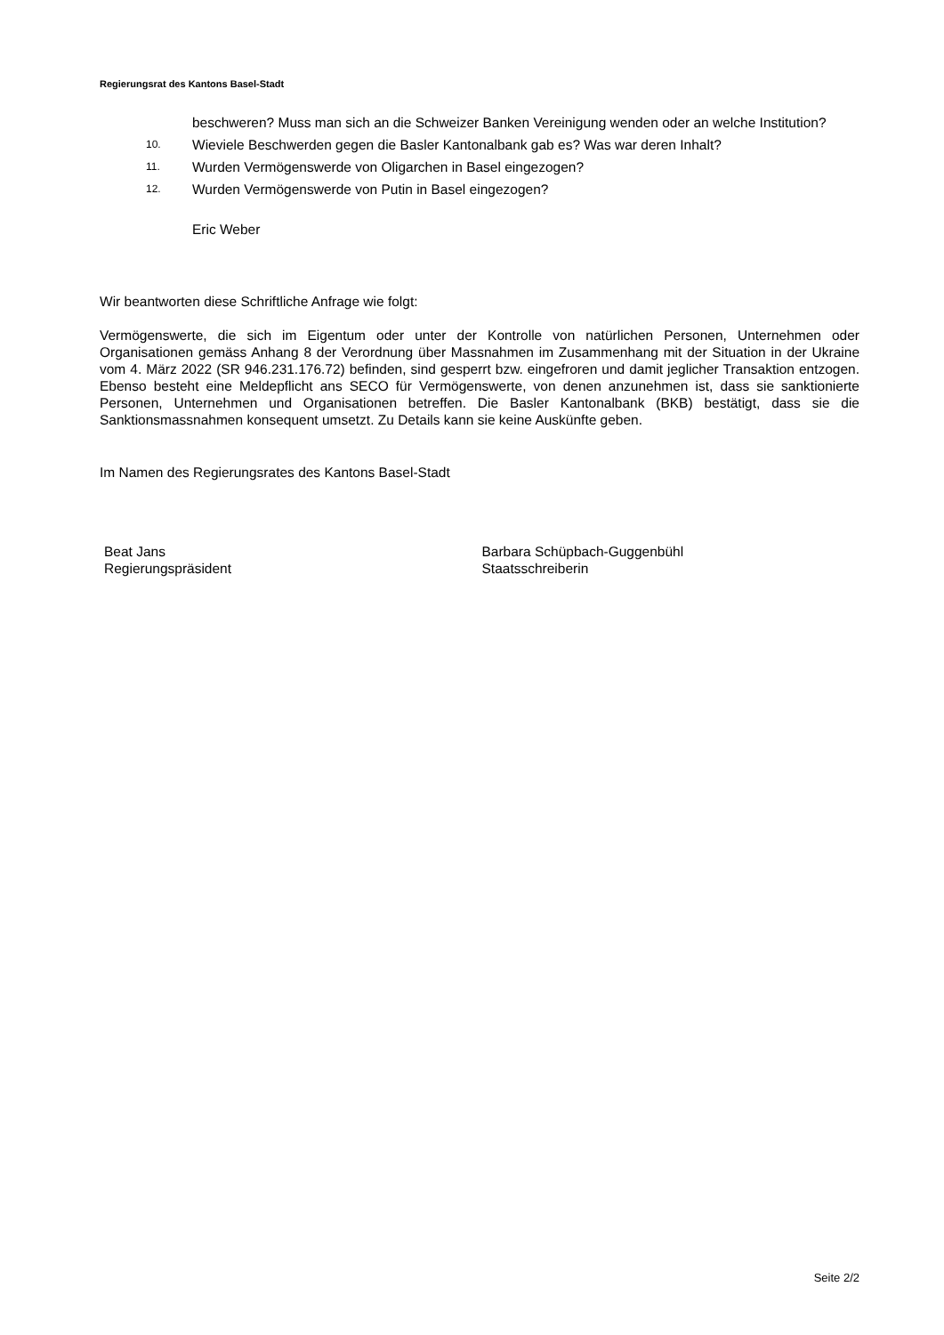Regierungsrat des Kantons Basel-Stadt
beschweren? Muss man sich an die Schweizer Banken Vereinigung wenden oder an welche Institution?
10. Wieviele Beschwerden gegen die Basler Kantonalbank gab es? Was war deren Inhalt?
11. Wurden Vermögenswerde von Oligarchen in Basel eingezogen?
12. Wurden Vermögenswerde von Putin in Basel eingezogen?
Eric Weber
Wir beantworten diese Schriftliche Anfrage wie folgt:
Vermögenswerte, die sich im Eigentum oder unter der Kontrolle von natürlichen Personen, Unternehmen oder Organisationen gemäss Anhang 8 der Verordnung über Massnahmen im Zusammenhang mit der Situation in der Ukraine vom 4. März 2022 (SR 946.231.176.72) befinden, sind gesperrt bzw. eingefroren und damit jeglicher Transaktion entzogen. Ebenso besteht eine Meldepflicht ans SECO für Vermögenswerte, von denen anzunehmen ist, dass sie sanktionierte Personen, Unternehmen und Organisationen betreffen. Die Basler Kantonalbank (BKB) bestätigt, dass sie die Sanktionsmassnahmen konsequent umsetzt. Zu Details kann sie keine Auskünfte geben.
Im Namen des Regierungsrates des Kantons Basel-Stadt
Beat Jans
Regierungspräsident
Barbara Schüpbach-Guggenbühl
Staatsschreiberin
Seite 2/2